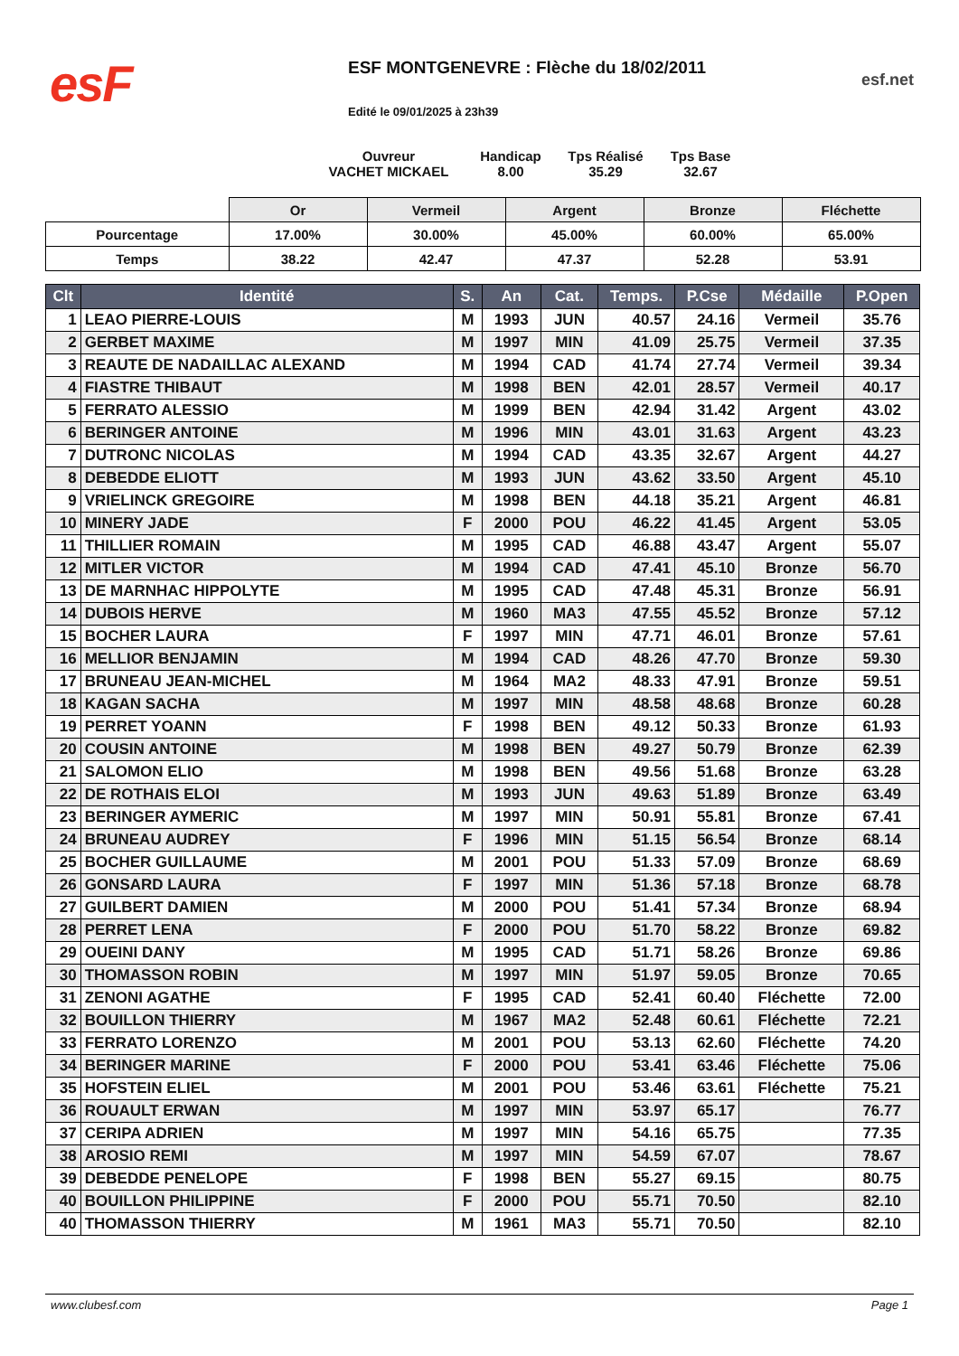esF
ESF MONTGENEVRE : Flèche du 18/02/2011
Edité le 09/01/2025 à 23h39
esf.net
Ouvreur
VACHET MICKAEL
Handicap
8.00
Tps Réalisé
35.29
Tps Base
32.67
| | Or | Vermeil | Argent | Bronze | Fléchette |
| Pourcentage | 17.00% | 30.00% | 45.00% | 60.00% | 65.00% |
| Temps | 38.22 | 42.47 | 47.37 | 52.28 | 53.91 |
| Clt | Identité | S. | An | Cat. | Temps. | P.Cse | Médaille | P.Open |
| --- | --- | --- | --- | --- | --- | --- | --- | --- |
| 1 | LEAO PIERRE-LOUIS | M | 1993 | JUN | 40.57 | 24.16 | Vermeil | 35.76 |
| 2 | GERBET MAXIME | M | 1997 | MIN | 41.09 | 25.75 | Vermeil | 37.35 |
| 3 | REAUTE DE NADAILLAC ALEXAND | M | 1994 | CAD | 41.74 | 27.74 | Vermeil | 39.34 |
| 4 | FIASTRE THIBAUT | M | 1998 | BEN | 42.01 | 28.57 | Vermeil | 40.17 |
| 5 | FERRATO ALESSIO | M | 1999 | BEN | 42.94 | 31.42 | Argent | 43.02 |
| 6 | BERINGER ANTOINE | M | 1996 | MIN | 43.01 | 31.63 | Argent | 43.23 |
| 7 | DUTRONC NICOLAS | M | 1994 | CAD | 43.35 | 32.67 | Argent | 44.27 |
| 8 | DEBEDDE ELIOTT | M | 1993 | JUN | 43.62 | 33.50 | Argent | 45.10 |
| 9 | VRIELINCK GREGOIRE | M | 1998 | BEN | 44.18 | 35.21 | Argent | 46.81 |
| 10 | MINERY JADE | F | 2000 | POU | 46.22 | 41.45 | Argent | 53.05 |
| 11 | THILLIER ROMAIN | M | 1995 | CAD | 46.88 | 43.47 | Argent | 55.07 |
| 12 | MITLER VICTOR | M | 1994 | CAD | 47.41 | 45.10 | Bronze | 56.70 |
| 13 | DE MARNHAC HIPPOLYTE | M | 1995 | CAD | 47.48 | 45.31 | Bronze | 56.91 |
| 14 | DUBOIS HERVE | M | 1960 | MA3 | 47.55 | 45.52 | Bronze | 57.12 |
| 15 | BOCHER LAURA | F | 1997 | MIN | 47.71 | 46.01 | Bronze | 57.61 |
| 16 | MELLIOR BENJAMIN | M | 1994 | CAD | 48.26 | 47.70 | Bronze | 59.30 |
| 17 | BRUNEAU JEAN-MICHEL | M | 1964 | MA2 | 48.33 | 47.91 | Bronze | 59.51 |
| 18 | KAGAN SACHA | M | 1997 | MIN | 48.58 | 48.68 | Bronze | 60.28 |
| 19 | PERRET YOANN | F | 1998 | BEN | 49.12 | 50.33 | Bronze | 61.93 |
| 20 | COUSIN ANTOINE | M | 1998 | BEN | 49.27 | 50.79 | Bronze | 62.39 |
| 21 | SALOMON ELIO | M | 1998 | BEN | 49.56 | 51.68 | Bronze | 63.28 |
| 22 | DE ROTHAIS ELOI | M | 1993 | JUN | 49.63 | 51.89 | Bronze | 63.49 |
| 23 | BERINGER AYMERIC | M | 1997 | MIN | 50.91 | 55.81 | Bronze | 67.41 |
| 24 | BRUNEAU AUDREY | F | 1996 | MIN | 51.15 | 56.54 | Bronze | 68.14 |
| 25 | BOCHER GUILLAUME | M | 2001 | POU | 51.33 | 57.09 | Bronze | 68.69 |
| 26 | GONSARD LAURA | F | 1997 | MIN | 51.36 | 57.18 | Bronze | 68.78 |
| 27 | GUILBERT DAMIEN | M | 2000 | POU | 51.41 | 57.34 | Bronze | 68.94 |
| 28 | PERRET LENA | F | 2000 | POU | 51.70 | 58.22 | Bronze | 69.82 |
| 29 | OUEINI DANY | M | 1995 | CAD | 51.71 | 58.26 | Bronze | 69.86 |
| 30 | THOMASSON ROBIN | M | 1997 | MIN | 51.97 | 59.05 | Bronze | 70.65 |
| 31 | ZENONI AGATHE | F | 1995 | CAD | 52.41 | 60.40 | Fléchette | 72.00 |
| 32 | BOUILLON THIERRY | M | 1967 | MA2 | 52.48 | 60.61 | Fléchette | 72.21 |
| 33 | FERRATO LORENZO | M | 2001 | POU | 53.13 | 62.60 | Fléchette | 74.20 |
| 34 | BERINGER MARINE | F | 2000 | POU | 53.41 | 63.46 | Fléchette | 75.06 |
| 35 | HOFSTEIN ELIEL | M | 2001 | POU | 53.46 | 63.61 | Fléchette | 75.21 |
| 36 | ROUAULT ERWAN | M | 1997 | MIN | 53.97 | 65.17 | | 76.77 |
| 37 | CERIPA ADRIEN | M | 1997 | MIN | 54.16 | 65.75 | | 77.35 |
| 38 | AROSIO REMI | M | 1997 | MIN | 54.59 | 67.07 | | 78.67 |
| 39 | DEBEDDE PENELOPE | F | 1998 | BEN | 55.27 | 69.15 | | 80.75 |
| 40 | BOUILLON PHILIPPINE | F | 2000 | POU | 55.71 | 70.50 | | 82.10 |
| 40 | THOMASSON THIERRY | M | 1961 | MA3 | 55.71 | 70.50 | | 82.10 |
www.clubesf.com Page 1